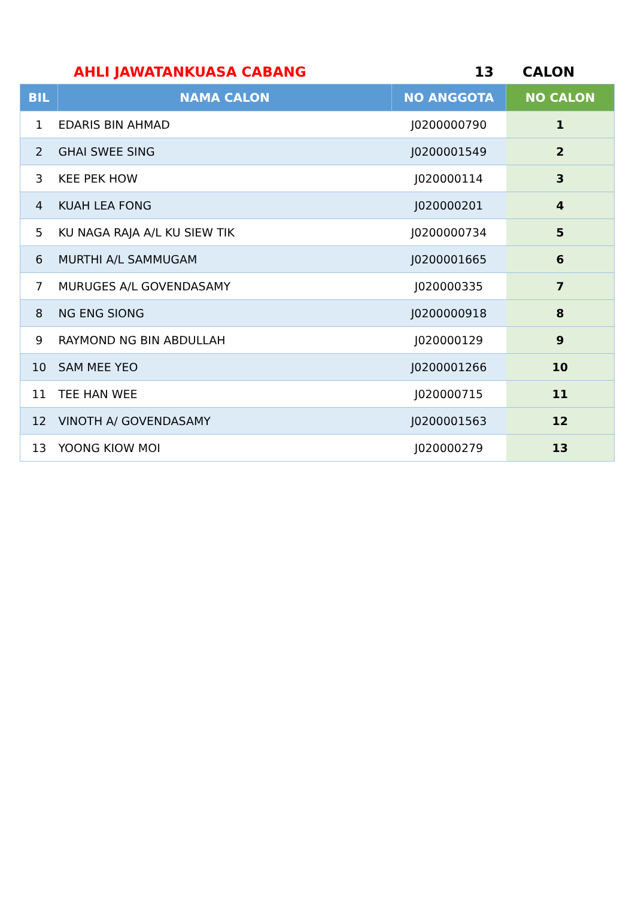AHLI JAWATANKUASA CABANG 13 CALON
| BIL | NAMA CALON | NO ANGGOTA | NO CALON |
| --- | --- | --- | --- |
| 1 | EDARIS BIN AHMAD | J0200000790 | 1 |
| 2 | GHAI SWEE SING | J0200001549 | 2 |
| 3 | KEE PEK HOW | J020000114 | 3 |
| 4 | KUAH LEA FONG | J020000201 | 4 |
| 5 | KU NAGA RAJA A/L KU SIEW TIK | J0200000734 | 5 |
| 6 | MURTHI A/L SAMMUGAM | J0200001665 | 6 |
| 7 | MURUGES A/L GOVENDASAMY | J020000335 | 7 |
| 8 | NG ENG SIONG | J0200000918 | 8 |
| 9 | RAYMOND NG BIN ABDULLAH | J020000129 | 9 |
| 10 | SAM MEE YEO | J0200001266 | 10 |
| 11 | TEE HAN WEE | J020000715 | 11 |
| 12 | VINOTH A/ GOVENDASAMY | J0200001563 | 12 |
| 13 | YOONG KIOW MOI | J020000279 | 13 |